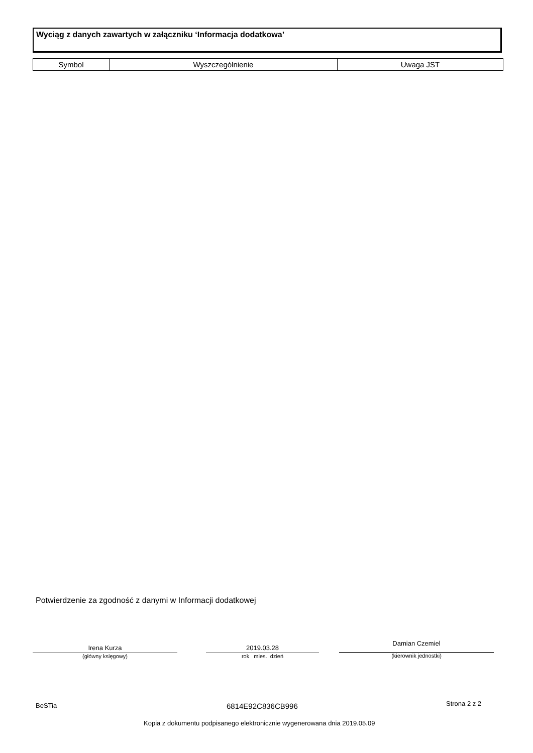Wyciąg z danych zawartych w załączniku ‘Informacja dodatkowa’
| Symbol | Wyszczególnienie | Uwaga JST |
| --- | --- | --- |
Potwierdzenie za zgodność z danymi w Informacji dodatkowej
Irena Kurza
(główny księgowy)
2019.03.28
rok mies. dzień
Damian Czemiel
(kierownik jednostki)
BeSTia 6814E92C836CB996 Strona 2 z 2
Kopia z dokumentu podpisanego elektronicznie wygenerowana dnia 2019.05.09